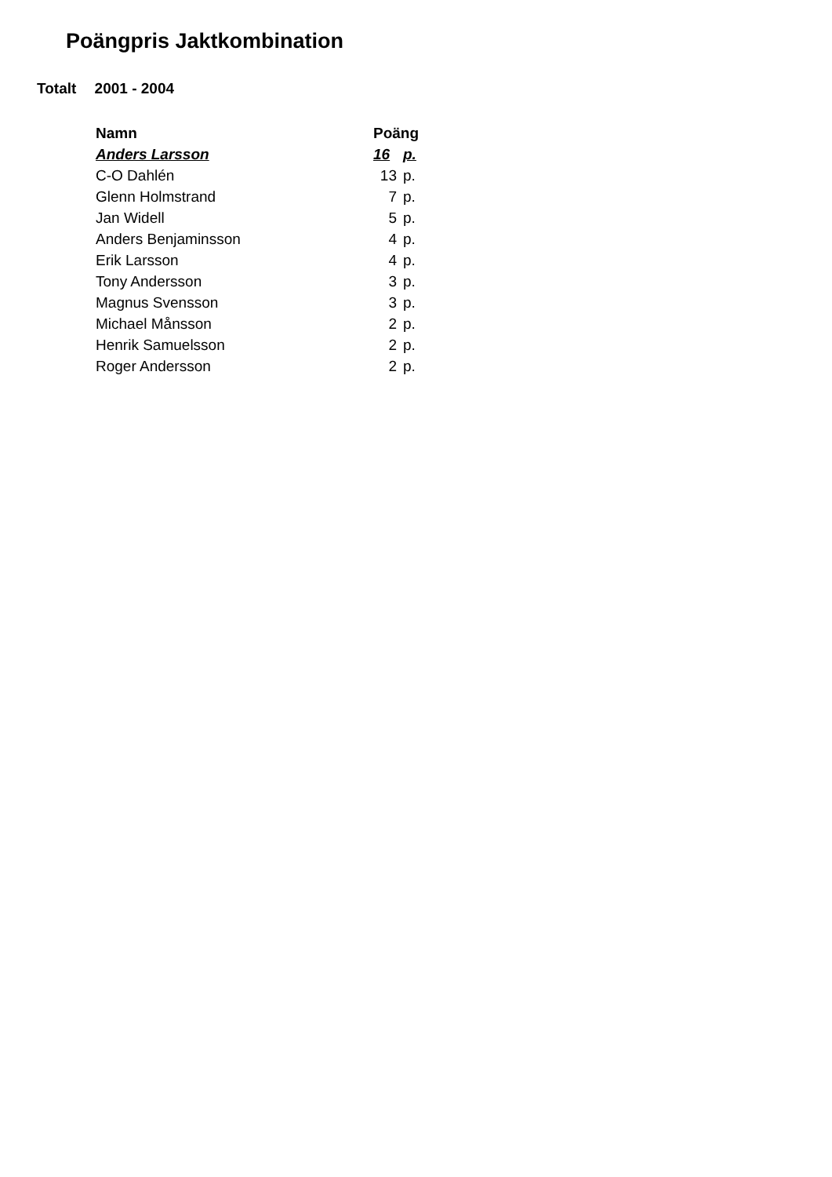Poängpris Jaktkombination
Totalt 2001 - 2004
| Namn | Poäng | |
| --- | --- | --- |
| Anders Larsson | 16 | p. |
| C-O Dahlén | 13 | p. |
| Glenn Holmstrand | 7 | p. |
| Jan Widell | 5 | p. |
| Anders Benjaminsson | 4 | p. |
| Erik Larsson | 4 | p. |
| Tony Andersson | 3 | p. |
| Magnus Svensson | 3 | p. |
| Michael Månsson | 2 | p. |
| Henrik Samuelsson | 2 | p. |
| Roger Andersson | 2 | p. |